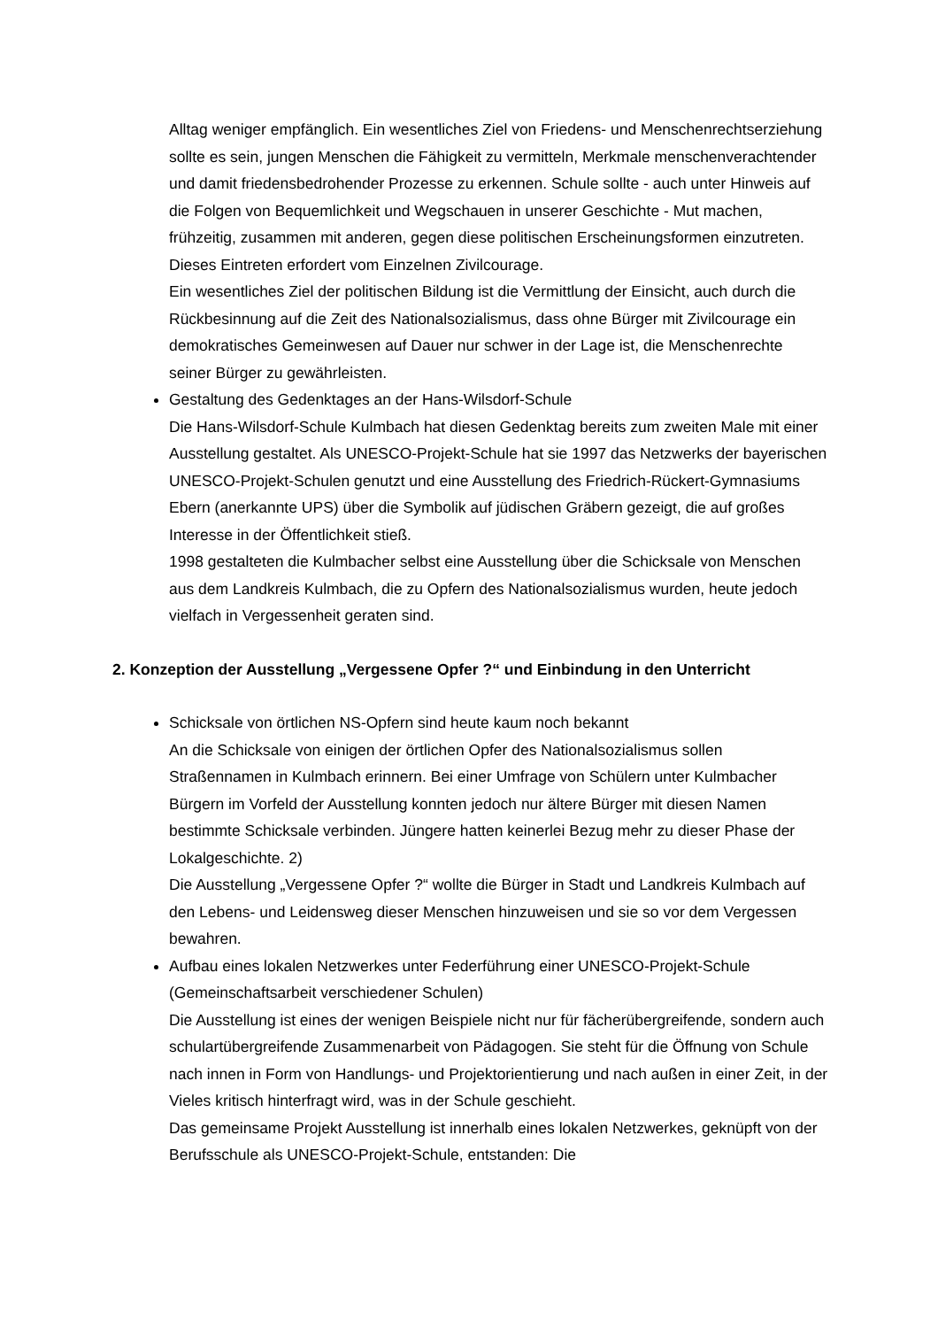Alltag weniger empfänglich. Ein wesentliches Ziel von Friedens- und Menschenrechtserziehung sollte es sein, jungen Menschen die Fähigkeit zu vermitteln, Merkmale menschenverachtender und damit friedensbedrohender Prozesse zu erkennen. Schule sollte - auch unter Hinweis auf die Folgen von Bequemlichkeit und Wegschauen in unserer Geschichte - Mut machen, frühzeitig, zusammen mit anderen, gegen diese politischen Erscheinungsformen einzutreten. Dieses Eintreten erfordert vom Einzelnen Zivilcourage.
Ein wesentliches Ziel der politischen Bildung ist die Vermittlung der Einsicht, auch durch die Rückbesinnung auf die Zeit des Nationalsozialismus, dass ohne Bürger mit Zivilcourage ein demokratisches Gemeinwesen auf Dauer nur schwer in der Lage ist, die Menschenrechte seiner Bürger zu gewährleisten.
Gestaltung des Gedenktages an der Hans-Wilsdorf-Schule
Die Hans-Wilsdorf-Schule Kulmbach hat diesen Gedenktag bereits zum zweiten Male mit einer Ausstellung gestaltet. Als UNESCO-Projekt-Schule hat sie 1997 das Netzwerks der bayerischen UNESCO-Projekt-Schulen genutzt und eine Ausstellung des Friedrich-Rückert-Gymnasiums Ebern (anerkannte UPS) über die Symbolik auf jüdischen Gräbern gezeigt, die auf großes Interesse in der Öffentlichkeit stieß.
1998 gestalteten die Kulmbacher selbst eine Ausstellung über die Schicksale von Menschen aus dem Landkreis Kulmbach, die zu Opfern des Nationalsozialismus wurden, heute jedoch vielfach in Vergessenheit geraten sind.
2. Konzeption der Ausstellung „Vergessene Opfer ?“ und Einbindung in den Unterricht
Schicksale von örtlichen NS-Opfern sind heute kaum noch bekannt
An die Schicksale von einigen der örtlichen Opfer des Nationalsozialismus sollen Straßennamen in Kulmbach erinnern. Bei einer Umfrage von Schülern unter Kulmbacher Bürgern im Vorfeld der Ausstellung konnten jedoch nur ältere Bürger mit diesen Namen bestimmte Schicksale verbinden. Jüngere hatten keinerlei Bezug mehr zu dieser Phase der Lokalgeschichte. 2)
Die Ausstellung „Vergessene Opfer ?“ wollte die Bürger in Stadt und Landkreis Kulmbach auf den Lebens- und Leidensweg dieser Menschen hinzuweisen und sie so vor dem Vergessen bewahren.
Aufbau eines lokalen Netzwerkes unter Federführung einer UNESCO-Projekt-Schule (Gemeinschaftsarbeit verschiedener Schulen)
Die Ausstellung ist eines der wenigen Beispiele nicht nur für fächerübergreifende, sondern auch schulartübergreifende Zusammenarbeit von Pädagogen. Sie steht für die Öffnung von Schule nach innen in Form von Handlungs- und Projektorientierung und nach außen in einer Zeit, in der Vieles kritisch hinterfragt wird, was in der Schule geschieht.
Das gemeinsame Projekt Ausstellung ist innerhalb eines lokalen Netzwerkes, geknüpft von der Berufsschule als UNESCO-Projekt-Schule, entstanden: Die